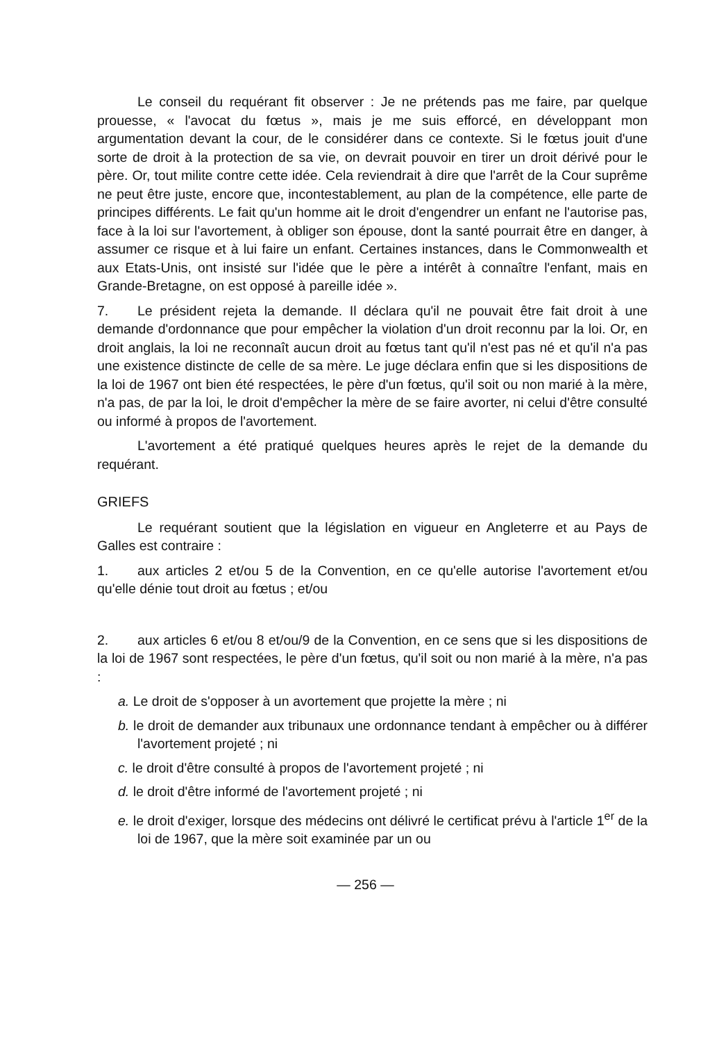Le conseil du requérant fit observer : Je ne prétends pas me faire, par quelque prouesse, « l'avocat du fœtus », mais je me suis efforcé, en développant mon argumentation devant la cour, de le considérer dans ce contexte. Si le fœtus jouit d'une sorte de droit à la protection de sa vie, on devrait pouvoir en tirer un droit dérivé pour le père. Or, tout milite contre cette idée. Cela reviendrait à dire que l'arrêt de la Cour suprême ne peut être juste, encore que, incontestablement, au plan de la compétence, elle parte de principes différents. Le fait qu'un homme ait le droit d'engendrer un enfant ne l'autorise pas, face à la loi sur l'avortement, à obliger son épouse, dont la santé pourrait être en danger, à assumer ce risque et à lui faire un enfant. Certaines instances, dans le Commonwealth et aux Etats-Unis, ont insisté sur l'idée que le père a intérêt à connaître l'enfant, mais en Grande-Bretagne, on est opposé à pareille idée ».
7. Le président rejeta la demande. Il déclara qu'il ne pouvait être fait droit à une demande d'ordonnance que pour empêcher la violation d'un droit reconnu par la loi. Or, en droit anglais, la loi ne reconnaît aucun droit au fœtus tant qu'il n'est pas né et qu'il n'a pas une existence distincte de celle de sa mère. Le juge déclara enfin que si les dispositions de la loi de 1967 ont bien été respectées, le père d'un fœtus, qu'il soit ou non marié à la mère, n'a pas, de par la loi, le droit d'empêcher la mère de se faire avorter, ni celui d'être consulté ou informé à propos de l'avortement.
L'avortement a été pratiqué quelques heures après le rejet de la demande du requérant.
GRIEFS
Le requérant soutient que la législation en vigueur en Angleterre et au Pays de Galles est contraire :
1. aux articles 2 et/ou 5 de la Convention, en ce qu'elle autorise l'avortement et/ou qu'elle dénie tout droit au fœtus ; et/ou
2. aux articles 6 et/ou 8 et/ou/9 de la Convention, en ce sens que si les dispositions de la loi de 1967 sont respectées, le père d'un fœtus, qu'il soit ou non marié à la mère, n'a pas :
a. Le droit de s'opposer à un avortement que projette la mère ; ni
b. le droit de demander aux tribunaux une ordonnance tendant à empêcher ou à différer l'avortement projeté ; ni
c. le droit d'être consulté à propos de l'avortement projeté ; ni
d. le droit d'être informé de l'avortement projeté ; ni
e. le droit d'exiger, lorsque des médecins ont délivré le certificat prévu à l'article 1<sup>er</sup> de la loi de 1967, que la mère soit examinée par un ou
— 256 —